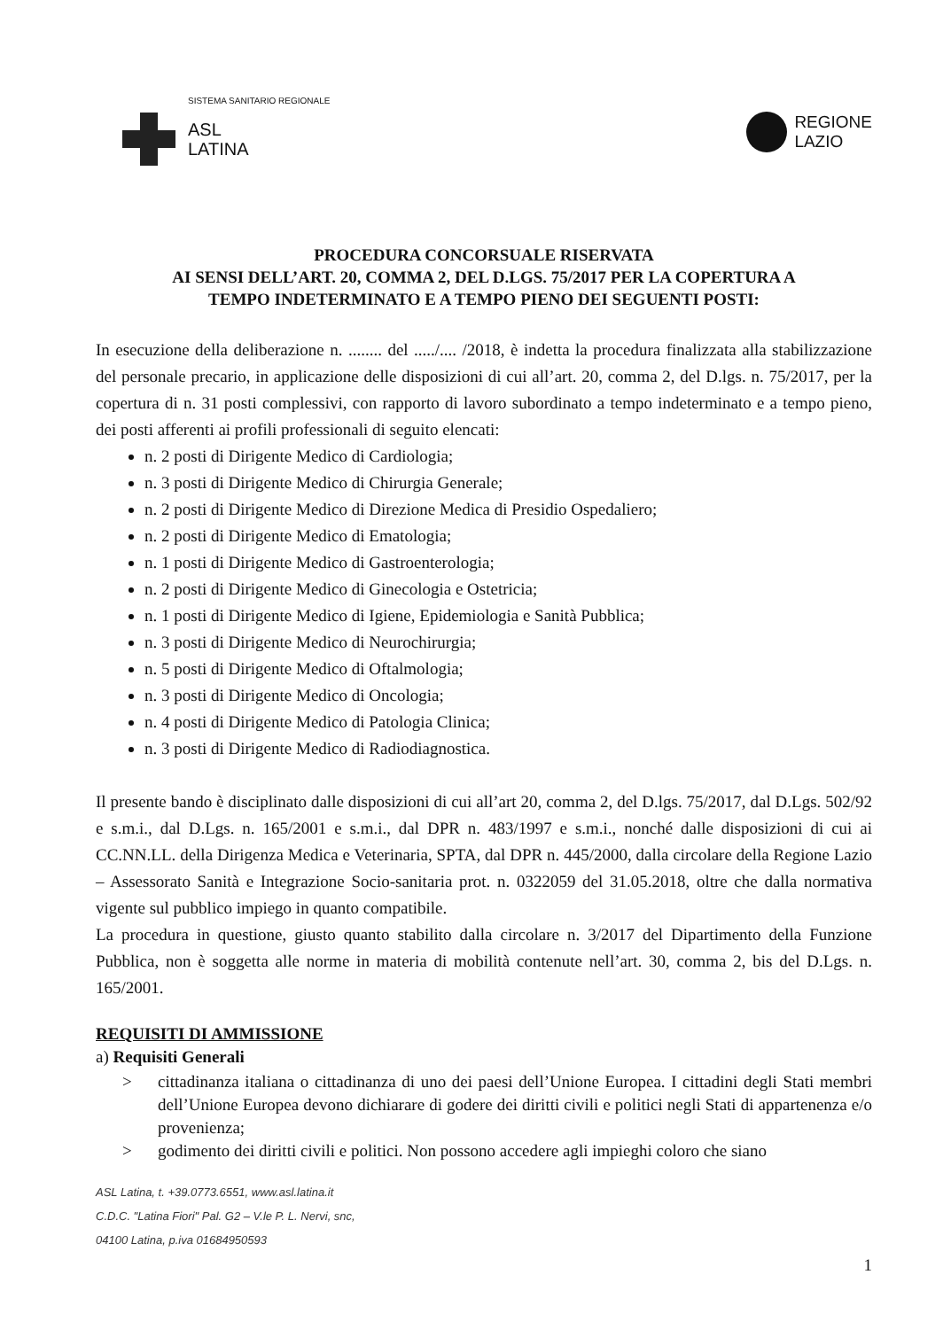SISTEMA SANITARIO REGIONALE
ASL
LATINA
REGIONE
LAZIO
PROCEDURA CONCORSUALE RISERVATA
AI SENSI DELL’ART. 20, COMMA 2, DEL D.LGS. 75/2017 PER LA COPERTURA A
TEMPO INDETERMINATO E A TEMPO PIENO DEI SEGUENTI POSTI:
In esecuzione della deliberazione n. ........ del ...../.... /2018, è indetta la procedura finalizzata alla stabilizzazione del personale precario, in applicazione delle disposizioni di cui all’art. 20, comma 2, del D.lgs. n. 75/2017, per la copertura di n. 31 posti complessivi, con rapporto di lavoro subordinato a tempo indeterminato e a tempo pieno, dei posti afferenti ai profili professionali di seguito elencati:
n. 2 posti di Dirigente Medico di Cardiologia;
n. 3 posti di Dirigente Medico di Chirurgia Generale;
n. 2 posti di Dirigente Medico di Direzione Medica di Presidio Ospedaliero;
n. 2 posti di Dirigente Medico di Ematologia;
n. 1 posti di Dirigente Medico di Gastroenterologia;
n. 2 posti di Dirigente Medico di Ginecologia e Ostetricia;
n. 1 posti di Dirigente Medico di Igiene, Epidemiologia e Sanità Pubblica;
n. 3 posti di Dirigente Medico di Neurochirurgia;
n. 5 posti di Dirigente Medico di Oftalmologia;
n. 3 posti di Dirigente Medico di Oncologia;
n. 4 posti di Dirigente Medico di Patologia Clinica;
n. 3 posti di Dirigente Medico di Radiodiagnostica.
Il presente bando è disciplinato dalle disposizioni di cui all’art 20, comma 2, del D.lgs. 75/2017, dal D.Lgs. 502/92 e s.m.i., dal D.Lgs. n. 165/2001 e s.m.i., dal DPR n. 483/1997 e s.m.i., nonché dalle disposizioni di cui ai CC.NN.LL. della Dirigenza Medica e Veterinaria, SPTA, dal DPR n. 445/2000, dalla circolare della Regione Lazio – Assessorato Sanità e Integrazione Socio-sanitaria prot. n. 0322059 del 31.05.2018, oltre che dalla normativa vigente sul pubblico impiego in quanto compatibile.
La procedura in questione, giusto quanto stabilito dalla circolare n. 3/2017 del Dipartimento della Funzione Pubblica, non è soggetta alle norme in materia di mobilità contenute nell’art. 30, comma 2, bis del D.Lgs. n. 165/2001.
REQUISITI DI AMMISSIONE
a) Requisiti Generali
> cittadinanza italiana o cittadinanza di uno dei paesi dell’Unione Europea. I cittadini degli Stati membri dell’Unione Europea devono dichiarare di godere dei diritti civili e politici negli Stati di appartenenza e/o provenienza;
> godimento dei diritti civili e politici. Non possono accedere agli impieghi coloro che siano
ASL Latina, t. +39.0773.6551, www.asl.latina.it
C.D.C. "Latina Fiori" Pal. G2 – V.le P. L. Nervi, snc,
04100 Latina, p.iva 01684950593
1